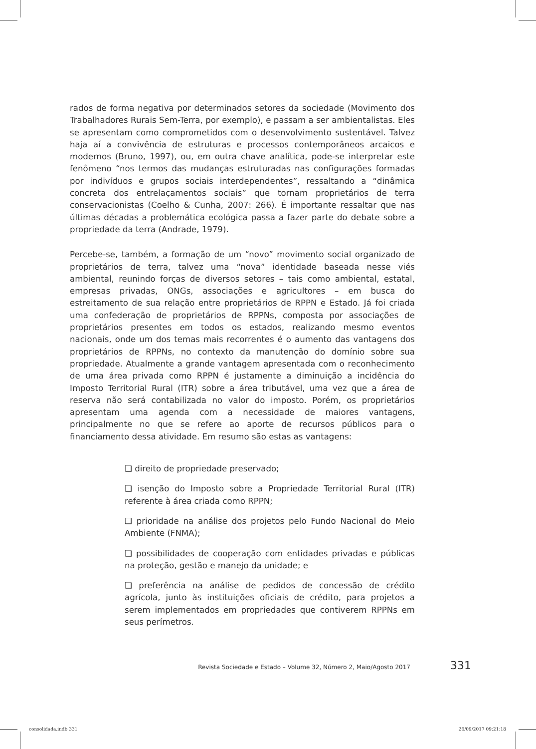rados de forma negativa por determinados setores da sociedade (Movimento dos Trabalhadores Rurais Sem-Terra, por exemplo), e passam a ser ambientalistas. Eles se apresentam como comprometidos com o desenvolvimento sustentável. Talvez haja aí a convivência de estruturas e processos contemporâneos arcaicos e modernos (Bruno, 1997), ou, em outra chave analítica, pode-se interpretar este fenômeno “nos termos das mudanças estruturadas nas configurações formadas por indivíduos e grupos sociais interdependentes”, ressaltando a “dinâmica concreta dos entrelaçamentos sociais” que tornam proprietários de terra conservacionistas (Coelho & Cunha, 2007: 266). É importante ressaltar que nas últimas décadas a problemática ecológica passa a fazer parte do debate sobre a propriedade da terra (Andrade, 1979).
Percebe-se, também, a formação de um “novo” movimento social organizado de proprietários de terra, talvez uma “nova” identidade baseada nesse viés ambiental, reunindo forças de diversos setores – tais como ambiental, estatal, empresas privadas, ONGs, associações e agricultores – em busca do estreitamento de sua relação entre proprietários de RPPN e Estado. Já foi criada uma confederação de proprietários de RPPNs, composta por associações de proprietários presentes em todos os estados, realizando mesmo eventos nacionais, onde um dos temas mais recorrentes é o aumento das vantagens dos proprietários de RPPNs, no contexto da manutenção do domínio sobre sua propriedade. Atualmente a grande vantagem apresentada com o reconhecimento de uma área privada como RPPN é justamente a diminuição a incidência do Imposto Territorial Rural (ITR) sobre a área tributável, uma vez que a área de reserva não será contabilizada no valor do imposto. Porém, os proprietários apresentam uma agenda com a necessidade de maiores vantagens, principalmente no que se refere ao aporte de recursos públicos para o financiamento dessa atividade. Em resumo são estas as vantagens:
❑ direito de propriedade preservado;
❑ isenção do Imposto sobre a Propriedade Territorial Rural (ITR) referente à área criada como RPPN;
❑ prioridade na análise dos projetos pelo Fundo Nacional do Meio Ambiente (FNMA);
❑ possibilidades de cooperação com entidades privadas e públicas na proteção, gestão e manejo da unidade; e
❑ preferência na análise de pedidos de concessão de crédito agrícola, junto às instituições oficiais de crédito, para projetos a serem implementados em propriedades que contiverem RPPNs em seus perímetros.
Revista Sociedade e Estado – Volume 32, Número 2, Maio/Agosto 2017 331
consolidada.indb 331 26/09/2017 09:21:18